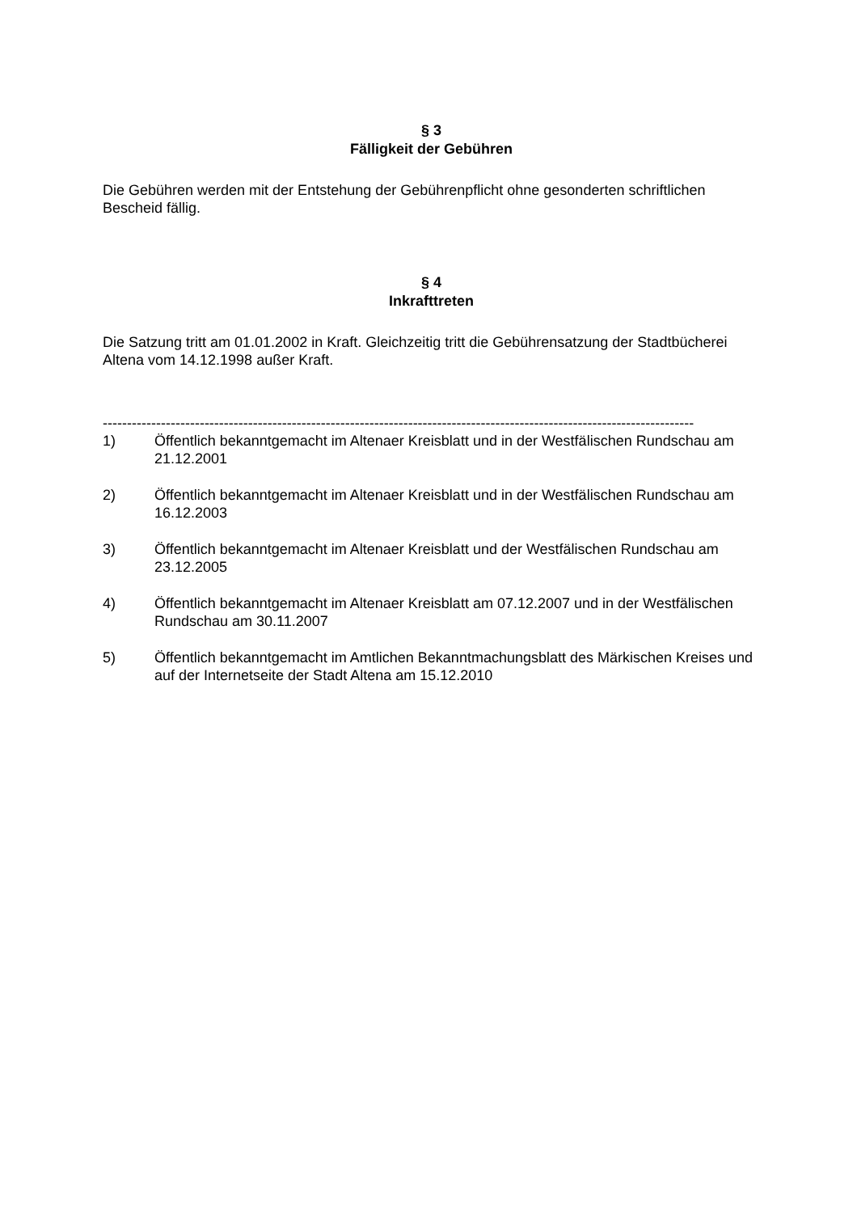§ 3
Fälligkeit der Gebühren
Die Gebühren werden mit der Entstehung der Gebührenpflicht ohne gesonderten schriftlichen Bescheid fällig.
§ 4
Inkrafttreten
Die Satzung tritt am 01.01.2002 in Kraft. Gleichzeitig tritt die Gebührensatzung der Stadtbücherei Altena vom 14.12.1998 außer Kraft.
--------------------------------------------------------------------------------------------------------------------------
1) Öffentlich bekanntgemacht im Altenaer Kreisblatt und in der Westfälischen Rundschau am 21.12.2001
2) Öffentlich bekanntgemacht im Altenaer Kreisblatt und in der Westfälischen Rundschau am 16.12.2003
3) Öffentlich bekanntgemacht im Altenaer Kreisblatt und der Westfälischen Rundschau am 23.12.2005
4) Öffentlich bekanntgemacht im Altenaer Kreisblatt am 07.12.2007 und in der Westfälischen Rundschau am 30.11.2007
5) Öffentlich bekanntgemacht im Amtlichen Bekanntmachungsblatt des Märkischen Kreises und auf der Internetseite der Stadt Altena am 15.12.2010